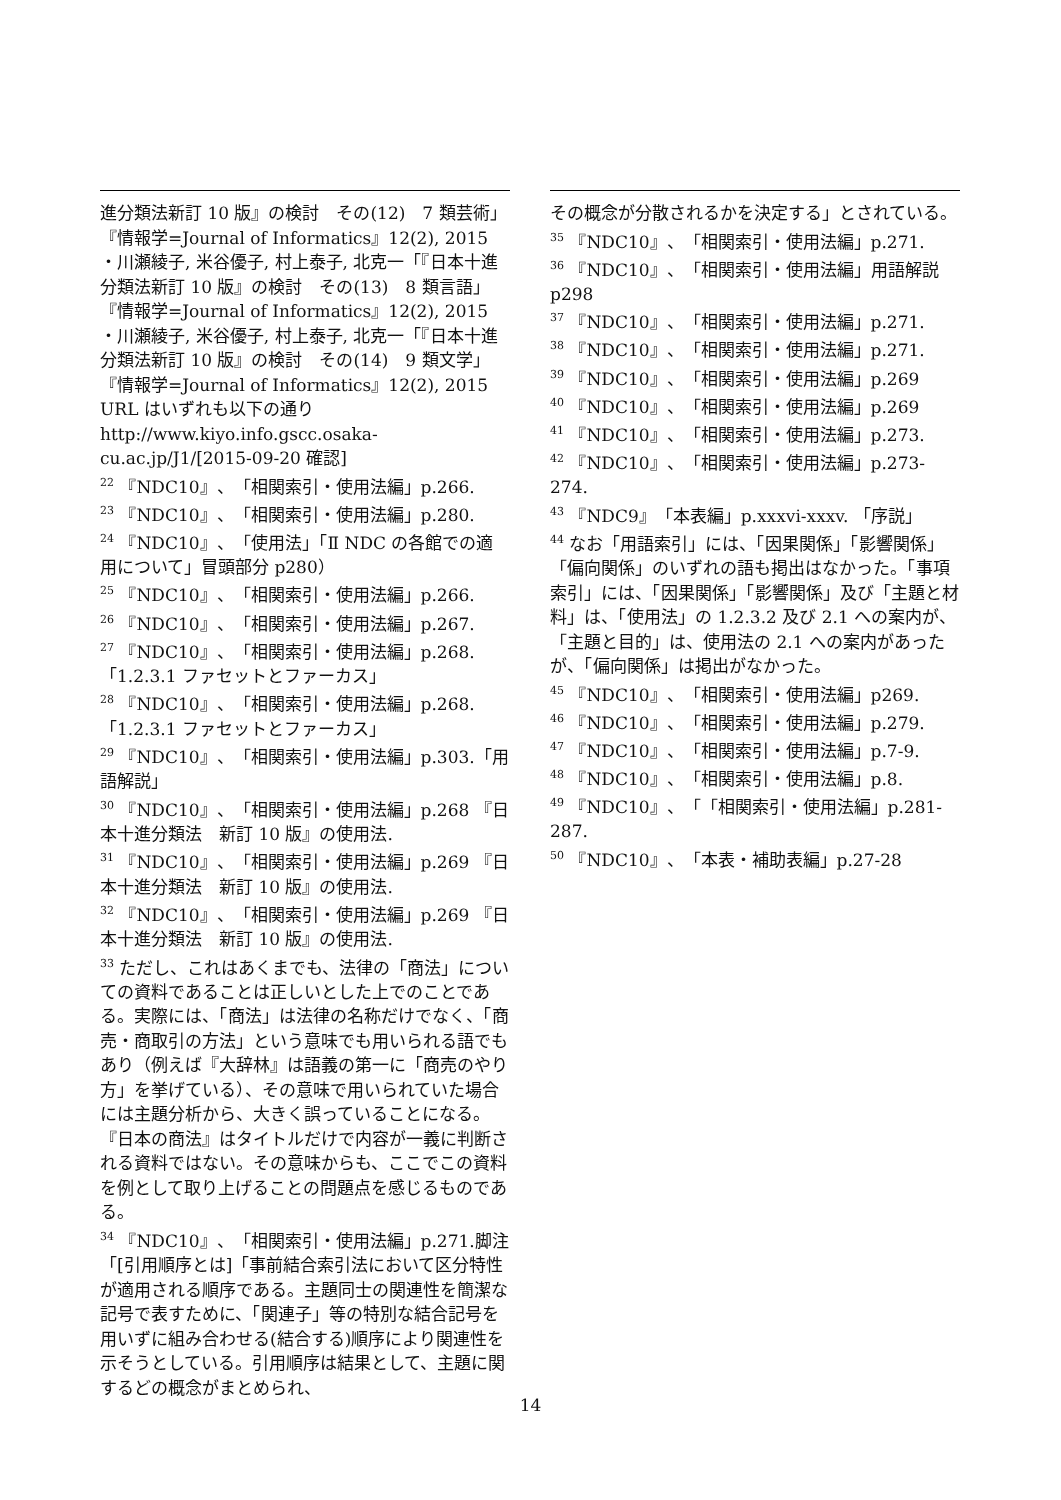進分類法新訂 10 版』の検討　その(12)　7 類芸術」『情報学=Journal of Informatics』12(2), 2015
・川瀬綾子, 米谷優子, 村上泰子, 北克一「『日本十進分類法新訂 10 版』の検討　その(13)　8 類言語」『情報学=Journal of Informatics』12(2), 2015
・川瀬綾子, 米谷優子, 村上泰子, 北克一「『日本十進分類法新訂 10 版』の検討　その(14)　9 類文学」『情報学=Journal of Informatics』12(2), 2015
URL はいずれも以下の通り
http://www.kiyo.info.gscc.osaka-cu.ac.jp/J1/[2015-09-20 確認]
<sup>22</sup> 『NDC10』、「相関索引・使用法編」p.266.
<sup>23</sup> 『NDC10』、「相関索引・使用法編」p.280.
<sup>24</sup> 『NDC10』、「使用法」「Ⅱ NDC の各館での適用について」冒頭部分 p280）
<sup>25</sup> 『NDC10』、「相関索引・使用法編」p.266.
<sup>26</sup> 『NDC10』、「相関索引・使用法編」p.267.
<sup>27</sup> 『NDC10』、「相関索引・使用法編」p.268.「1.2.3.1 ファセットとファーカス」
<sup>28</sup> 『NDC10』、「相関索引・使用法編」p.268.「1.2.3.1 ファセットとファーカス」
<sup>29</sup> 『NDC10』、「相関索引・使用法編」p.303.「用語解説」
<sup>30</sup> 『NDC10』、「相関索引・使用法編」p.268 『日本十進分類法　新訂 10 版』の使用法.
<sup>31</sup> 『NDC10』、「相関索引・使用法編」p.269 『日本十進分類法　新訂 10 版』の使用法.
<sup>32</sup> 『NDC10』、「相関索引・使用法編」p.269 『日本十進分類法　新訂 10 版』の使用法.
<sup>33</sup> ただし、これはあくまでも、法律の「商法」についての資料であることは正しいとした上でのことである。実際には、「商法」は法律の名称だけでなく、「商売・商取引の方法」という意味でも用いられる語でもあり（例えば『大辞林』は語義の第一に「商売のやり方」を挙げている）、その意味で用いられていた場合には主題分析から、大きく誤っていることになる。『日本の商法』はタイトルだけで内容が一義に判断される資料ではない。その意味からも、ここでこの資料を例として取り上げることの問題点を感じるものである。
<sup>34</sup> 『NDC10』、「相関索引・使用法編」p.271.脚注「[引用順序とは]「事前結合索引法において区分特性が適用される順序である。主題同士の関連性を簡潔な記号で表すために、「関連子」等の特別な結合記号を用いずに組み合わせる(結合する)順序により関連性を示そうとしている。引用順序は結果として、主題に関するどの概念がまとめられ、
その概念が分散されるかを決定する」とされている。
<sup>35</sup> 『NDC10』、「相関索引・使用法編」p.271.
<sup>36</sup> 『NDC10』、「相関索引・使用法編」用語解説 p298
<sup>37</sup> 『NDC10』、「相関索引・使用法編」p.271.
<sup>38</sup> 『NDC10』、「相関索引・使用法編」p.271.
<sup>39</sup> 『NDC10』、「相関索引・使用法編」p.269
<sup>40</sup> 『NDC10』、「相関索引・使用法編」p.269
<sup>41</sup> 『NDC10』、「相関索引・使用法編」p.273.
<sup>42</sup> 『NDC10』、「相関索引・使用法編」p.273-274.
<sup>43</sup> 『NDC9』「本表編」p.xxxvi-xxxv. 「序説」
<sup>44</sup> なお「用語索引」には、「因果関係」「影響関係」「偏向関係」のいずれの語も掲出はなかった。「事項索引」には、「因果関係」「影響関係」及び「主題と材料」は、「使用法」の 1.2.3.2 及び 2.1 への案内が、「主題と目的」は、使用法の 2.1 への案内があったが、「偏向関係」は掲出がなかった。
<sup>45</sup> 『NDC10』、「相関索引・使用法編」p269.
<sup>46</sup> 『NDC10』、「相関索引・使用法編」p.279.
<sup>47</sup> 『NDC10』、「相関索引・使用法編」p.7-9.
<sup>48</sup> 『NDC10』、「相関索引・使用法編」p.8.
<sup>49</sup> 『NDC10』、「「相関索引・使用法編」p.281-287.
<sup>50</sup> 『NDC10』、「本表・補助表編」p.27-28
14